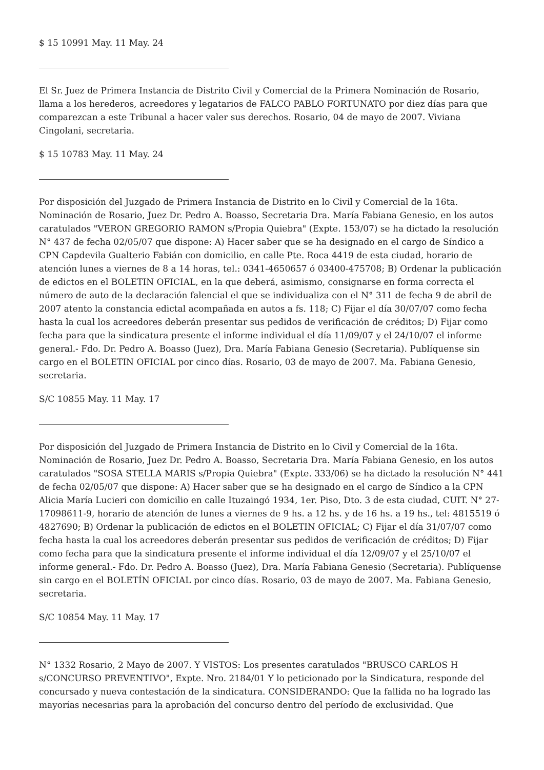$ 15 10991 May. 11 May. 24
El Sr. Juez de Primera Instancia de Distrito Civil y Comercial de la Primera Nominación de Rosario, llama a los herederos, acreedores y legatarios de FALCO PABLO FORTUNATO por diez días para que comparezcan a este Tribunal a hacer valer sus derechos. Rosario, 04 de mayo de 2007. Viviana Cingolani, secretaria.
$ 15 10783 May. 11 May. 24
Por disposición del Juzgado de Primera Instancia de Distrito en lo Civil y Comercial de la 16ta. Nominación de Rosario, Juez Dr. Pedro A. Boasso, Secretaria Dra. María Fabiana Genesio, en los autos caratulados "VERON GREGORIO RAMON s/Propia Quiebra" (Expte. 153/07) se ha dictado la resolución N° 437 de fecha 02/05/07 que dispone: A) Hacer saber que se ha designado en el cargo de Síndico a CPN Capdevila Gualterio Fabián con domicilio, en calle Pte. Roca 4419 de esta ciudad, horario de atención lunes a viernes de 8 a 14 horas, tel.: 0341-4650657 ó 03400-475708; B) Ordenar la publicación de edictos en el BOLETIN OFICIAL, en la que deberá, asimismo, consignarse en forma correcta el número de auto de la declaración falencial el que se individualiza con el N° 311 de fecha 9 de abril de 2007 atento la constancia edictal acompañada en autos a fs. 118; C) Fijar el día 30/07/07 como fecha hasta la cual los acreedores deberán presentar sus pedidos de verificación de créditos; D) Fijar como fecha para que la sindicatura presente el informe individual el día 11/09/07 y el 24/10/07 el informe general.- Fdo. Dr. Pedro A. Boasso (Juez), Dra. María Fabiana Genesio (Secretaria). Publíquense sin cargo en el BOLETIN OFICIAL por cinco días. Rosario, 03 de mayo de 2007. Ma. Fabiana Genesio, secretaria.
S/C 10855 May. 11 May. 17
Por disposición del Juzgado de Primera Instancia de Distrito en lo Civil y Comercial de la 16ta. Nominación de Rosario, Juez Dr. Pedro A. Boasso, Secretaria Dra. María Fabiana Genesio, en los autos caratulados "SOSA STELLA MARIS s/Propia Quiebra" (Expte. 333/06) se ha dictado la resolución N° 441 de fecha 02/05/07 que dispone: A) Hacer saber que se ha designado en el cargo de Síndico a la CPN Alicia María Lucieri con domicilio en calle Ituzaingó 1934, 1er. Piso, Dto. 3 de esta ciudad, CUIT. N° 27-17098611-9, horario de atención de lunes a viernes de 9 hs. a 12 hs. y de 16 hs. a 19 hs., tel: 4815519 ó 4827690; B) Ordenar la publicación de edictos en el BOLETIN OFICIAL; C) Fijar el día 31/07/07 como fecha hasta la cual los acreedores deberán presentar sus pedidos de verificación de créditos; D) Fijar como fecha para que la sindicatura presente el informe individual el día 12/09/07 y el 25/10/07 el informe general.- Fdo. Dr. Pedro A. Boasso (Juez), Dra. María Fabiana Genesio (Secretaria). Publíquense sin cargo en el BOLETÍN OFICIAL por cinco días. Rosario, 03 de mayo de 2007. Ma. Fabiana Genesio, secretaria.
S/C 10854 May. 11 May. 17
N° 1332 Rosario, 2 Mayo de 2007. Y VISTOS: Los presentes caratulados "BRUSCO CARLOS H s/CONCURSO PREVENTIVO", Expte. Nro. 2184/01 Y lo peticionado por la Sindicatura, responde del concursado y nueva contestación de la sindicatura. CONSIDERANDO: Que la fallida no ha logrado las mayorías necesarias para la aprobación del concurso dentro del período de exclusividad. Que